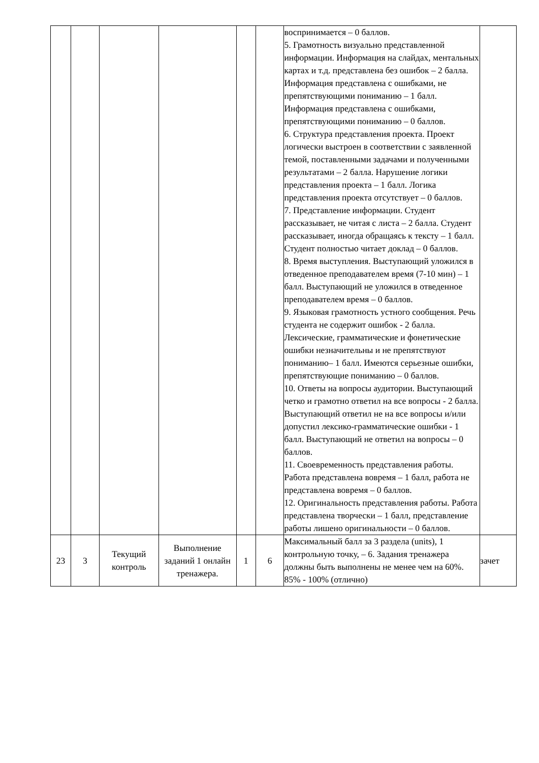| | | | | | | воспринимается – 0 баллов. 5. Грамотность визуально представленной информации. Информация на слайдах, ментальных картах и т.д. представлена без ошибок – 2 балла. Информация представлена с ошибками, не препятствующими пониманию – 1 балл. Информация представлена с ошибками, препятствующими пониманию – 0 баллов. 6. Структура представления проекта. Проект логически выстроен в соответствии с заявленной темой, поставленными задачами и полученными результатами – 2 балла. Нарушение логики представления проекта – 1 балл. Логика представления проекта отсутствует – 0 баллов. 7. Представление информации. Студент рассказывает, не читая с листа – 2 балла. Студент рассказывает, иногда обращаясь к тексту – 1 балл. Студент полностью читает доклад – 0 баллов. 8. Время выступления. Выступающий уложился в отведенное преподавателем время (7-10 мин) – 1 балл. Выступающий не уложился в отведенное преподавателем время – 0 баллов. 9. Языковая грамотность устного сообщения. Речь студента не содержит ошибок - 2 балла. Лексические, грамматические и фонетические ошибки незначительны и не препятствуют пониманию– 1 балл. Имеются серьезные ошибки, препятствующие пониманию – 0 баллов. 10. Ответы на вопросы аудитории. Выступающий четко и грамотно ответил на все вопросы - 2 балла. Выступающий ответил не на все вопросы и/или допустил лексико-грамматические ошибки - 1 балл. Выступающий не ответил на вопросы – 0 баллов. 11. Своевременность представления работы. Работа представлена вовремя – 1 балл, работа не представлена вовремя – 0 баллов. 12. Оригинальность представления работы. Работа представлена творчески – 1 балл, представление работы лишено оригинальности – 0 баллов. | |
| 23 | 3 | Текущий контроль | Выполнение заданий 1 онлайн тренажера. | 1 | 6 | Максимальный балл за 3 раздела (units), 1 контрольную точку, – 6. Задания тренажера должны быть выполнены не менее чем на 60%. 85% - 100% (отлично) | зачет |